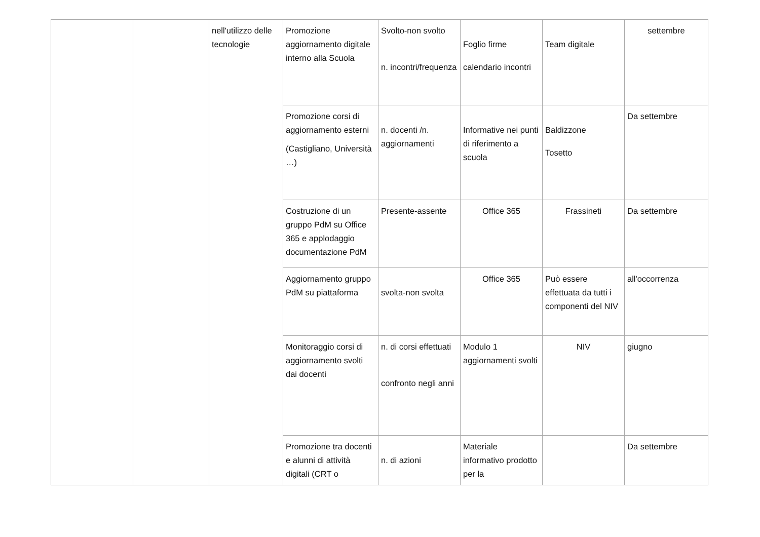| | | nell'utilizzo delle tecnologie | Promozione aggiornamento digitale interno alla Scuola | Svolto-non svolto n. incontri/frequenza | Foglio firme calendario incontri | Team digitale | settembre |
| | | | Promozione corsi di aggiornamento esterni (Castigliano, Università …) | n. docenti /n. aggiornamenti | Informative nei punti di riferimento a scuola | Baldizzone Tosetto | Da settembre |
| | | | Costruzione di un gruppo PdM su Office 365 e applodaggio documentazione PdM | Presente-assente | Office 365 | Frassineti | Da settembre |
| | | | Aggiornamento gruppo PdM su piattaforma | svolta-non svolta | Office 365 | Può essere effettuata da tutti i componenti del NIV | all'occorrenza |
| | | | Monitoraggio corsi di aggiornamento svolti dai docenti | n. di corsi effettuati confronto negli anni | Modulo 1 aggiornamenti svolti | NIV | giugno |
| | | | Promozione tra docenti e alunni di attività digitali (CRT o | n. di azioni | Materiale informativo prodotto per la | | Da settembre |